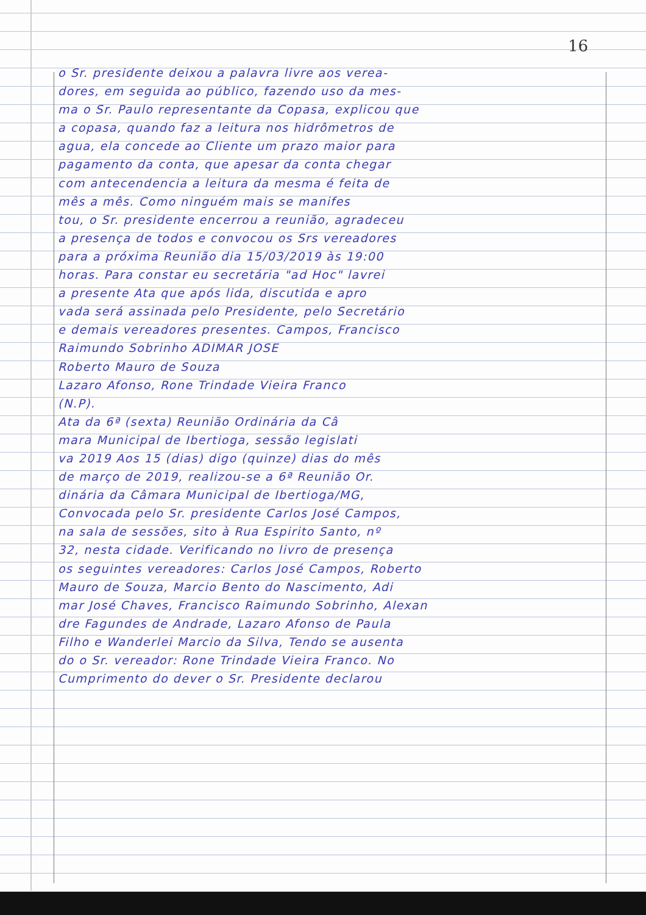16
o Sr. presidente deixou a palavra livre aos verea-
dores, em seguida ao público, fazendo uso da mes-
ma o Sr. Paulo representante da Copasa, explicou que
a copasa, quando faz a leitura nos hidrômetros de
agua, ela concede ao Cliente um prazo maior para
pagamento da conta, que apesar da conta chegar
com antecendencia a leitura da mesma é feita de
mês a mês. Como ninguém mais se manifes
tou, o Sr. presidente encerrou a reunião, agradeceu
a presença de todos e convocou os Srs vereadores
para a próxima Reunião dia 15/03/2019 às 19:00
horas. Para constar eu secretária "ad Hoc" lavrei
a presente Ata que após lida, discutida e apro
vada será assinada pelo Presidente, pelo Secretário
e demais vereadores presentes. Campos, Francisco
Raimundo Sobrinho ADIMAR JOSE
Roberto Mauro de Souza
Lazaro Afonso, Rone Trindade Vieira Franco
(N.P).
Ata da 6ª (sexta) Reunião Ordinária da Câ
mara Municipal de Ibertioga, sessão legislati
va 2019 Aos 15 (dias) digo (quinze) dias do mês
de março de 2019, realizou-se a 6ª Reunião Or.
dinária da Câmara Municipal de Ibertioga/MG,
Convocada pelo Sr. presidente Carlos José Campos,
na sala de sessões, sito à Rua Espirito Santo, nº
32, nesta cidade. Verificando no livro de presença
os seguintes vereadores: Carlos José Campos, Roberto
Mauro de Souza, Marcio Bento do Nascimento, Adi
mar José Chaves, Francisco Raimundo Sobrinho, Alexan
dre Fagundes de Andrade, Lazaro Afonso de Paula
Filho e Wanderlei Marcio da Silva, Tendo se ausenta
do o Sr. vereador: Rone Trindade Vieira Franco. No
Cumprimento do dever o Sr. Presidente declarou